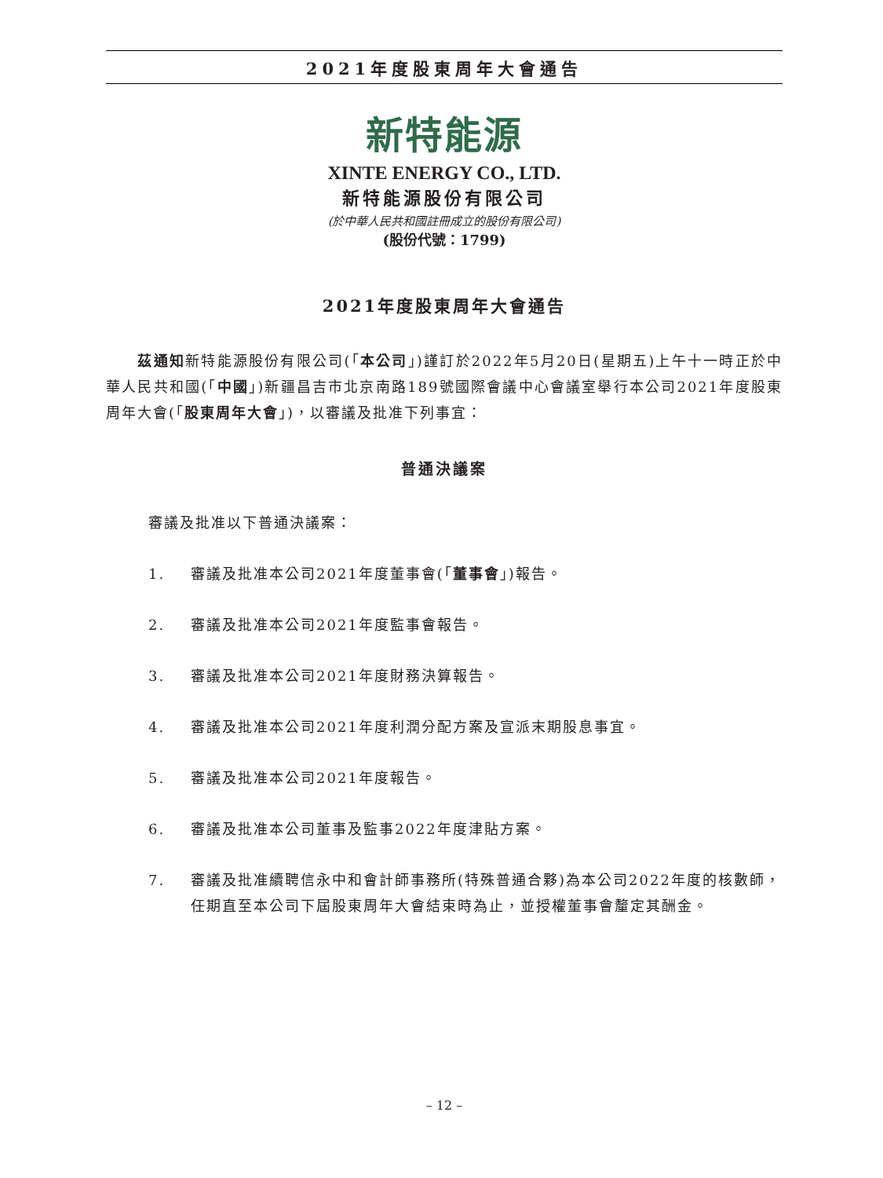2021年度股東周年大會通告
新特能源
XINTE ENERGY CO., LTD.
新特能源股份有限公司
(於中華人民共和國註冊成立的股份有限公司)
(股份代號：1799)
2021年度股東周年大會通告
　　茲通知新特能源股份有限公司(「本公司」)謹訂於2022年5月20日(星期五)上午十一時正於中華人民共和國(「中國」)新疆昌吉市北京南路189號國際會議中心會議室舉行本公司2021年度股東周年大會(「股東周年大會」)，以審議及批准下列事宜：
普通決議案
審議及批准以下普通決議案：
1. 審議及批准本公司2021年度董事會(「董事會」)報告。
2. 審議及批准本公司2021年度監事會報告。
3. 審議及批准本公司2021年度財務決算報告。
4. 審議及批准本公司2021年度利潤分配方案及宣派末期股息事宜。
5. 審議及批准本公司2021年度報告。
6. 審議及批准本公司董事及監事2022年度津貼方案。
7. 審議及批准續聘信永中和會計師事務所(特殊普通合夥)為本公司2022年度的核數師，任期直至本公司下屆股東周年大會結束時為止，並授權董事會釐定其酬金。
– 12 –